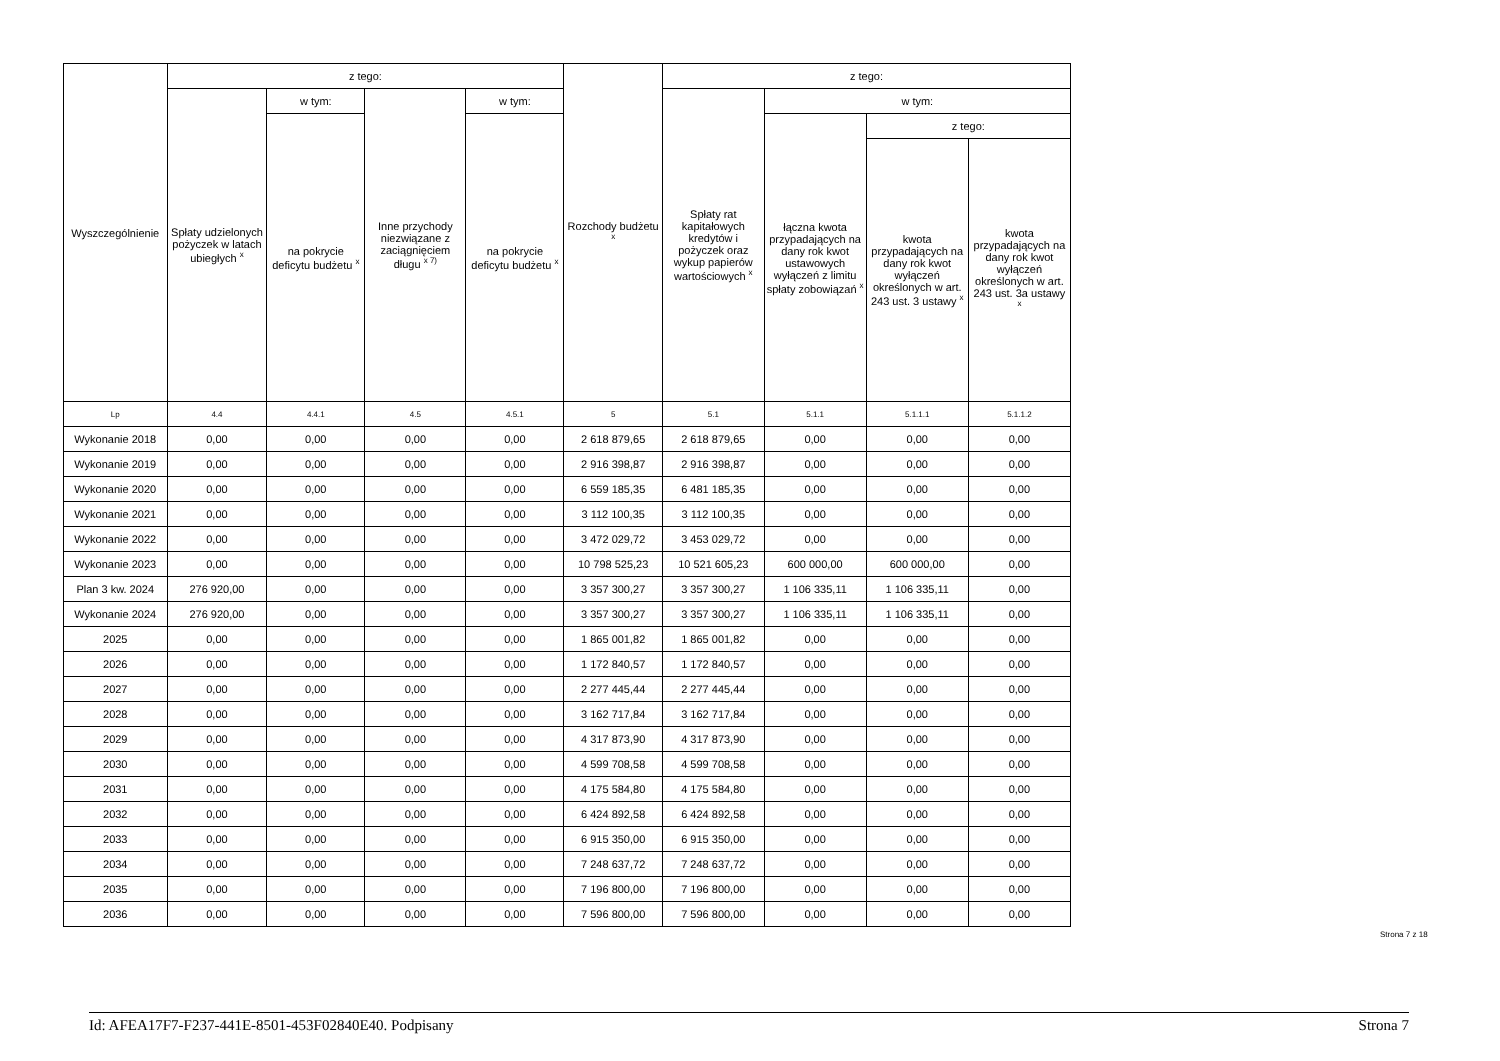| Wyszczególnienie | z tego: | | | | Rozchody budżetu <sup>x</sup> | z tego: | | | |
| --- | --- | --- | --- | --- | --- | --- | --- | --- | --- |
| | Spłaty udzielonych pożyczek w latach ubiegłych <sup>x</sup> | w tym: | Inne przychody niezwiązane z zaciągnięciem długu <sup>x 7)</sup> | w tym: | | Spłaty rat kapitałowych kredytów i pożyczek oraz wykup papierów wartościowych <sup>x</sup> | w tym: | | |
| | | na pokrycie deficytu budżetu <sup>x</sup> | | na pokrycie deficytu budżetu <sup>x</sup> | | | łączna kwota przypadających na dany rok kwot ustawowych wyłączeń z limitu spłaty zobowiązań <sup>x</sup> | z tego: | |
| | | | | | | | | kwota przypadających na dany rok kwot wyłączeń określonych w art. 243 ust. 3 ustawy <sup>x</sup> | kwota przypadających na dany rok kwot wyłączeń określonych w art. 243 ust. 3a ustawy <sup>x</sup> |
| Lp | 4.4 | 4.4.1 | 4.5 | 4.5.1 | 5 | 5.1 | 5.1.1 | 5.1.1.1 | 5.1.1.2 |
| Wykonanie 2018 | 0,00 | 0,00 | 0,00 | 0,00 | 2 618 879,65 | 2 618 879,65 | 0,00 | 0,00 | 0,00 |
| Wykonanie 2019 | 0,00 | 0,00 | 0,00 | 0,00 | 2 916 398,87 | 2 916 398,87 | 0,00 | 0,00 | 0,00 |
| Wykonanie 2020 | 0,00 | 0,00 | 0,00 | 0,00 | 6 559 185,35 | 6 481 185,35 | 0,00 | 0,00 | 0,00 |
| Wykonanie 2021 | 0,00 | 0,00 | 0,00 | 0,00 | 3 112 100,35 | 3 112 100,35 | 0,00 | 0,00 | 0,00 |
| Wykonanie 2022 | 0,00 | 0,00 | 0,00 | 0,00 | 3 472 029,72 | 3 453 029,72 | 0,00 | 0,00 | 0,00 |
| Wykonanie 2023 | 0,00 | 0,00 | 0,00 | 0,00 | 10 798 525,23 | 10 521 605,23 | 600 000,00 | 600 000,00 | 0,00 |
| Plan 3 kw. 2024 | 276 920,00 | 0,00 | 0,00 | 0,00 | 3 357 300,27 | 3 357 300,27 | 1 106 335,11 | 1 106 335,11 | 0,00 |
| Wykonanie 2024 | 276 920,00 | 0,00 | 0,00 | 0,00 | 3 357 300,27 | 3 357 300,27 | 1 106 335,11 | 1 106 335,11 | 0,00 |
| 2025 | 0,00 | 0,00 | 0,00 | 0,00 | 1 865 001,82 | 1 865 001,82 | 0,00 | 0,00 | 0,00 |
| 2026 | 0,00 | 0,00 | 0,00 | 0,00 | 1 172 840,57 | 1 172 840,57 | 0,00 | 0,00 | 0,00 |
| 2027 | 0,00 | 0,00 | 0,00 | 0,00 | 2 277 445,44 | 2 277 445,44 | 0,00 | 0,00 | 0,00 |
| 2028 | 0,00 | 0,00 | 0,00 | 0,00 | 3 162 717,84 | 3 162 717,84 | 0,00 | 0,00 | 0,00 |
| 2029 | 0,00 | 0,00 | 0,00 | 0,00 | 4 317 873,90 | 4 317 873,90 | 0,00 | 0,00 | 0,00 |
| 2030 | 0,00 | 0,00 | 0,00 | 0,00 | 4 599 708,58 | 4 599 708,58 | 0,00 | 0,00 | 0,00 |
| 2031 | 0,00 | 0,00 | 0,00 | 0,00 | 4 175 584,80 | 4 175 584,80 | 0,00 | 0,00 | 0,00 |
| 2032 | 0,00 | 0,00 | 0,00 | 0,00 | 6 424 892,58 | 6 424 892,58 | 0,00 | 0,00 | 0,00 |
| 2033 | 0,00 | 0,00 | 0,00 | 0,00 | 6 915 350,00 | 6 915 350,00 | 0,00 | 0,00 | 0,00 |
| 2034 | 0,00 | 0,00 | 0,00 | 0,00 | 7 248 637,72 | 7 248 637,72 | 0,00 | 0,00 | 0,00 |
| 2035 | 0,00 | 0,00 | 0,00 | 0,00 | 7 196 800,00 | 7 196 800,00 | 0,00 | 0,00 | 0,00 |
| 2036 | 0,00 | 0,00 | 0,00 | 0,00 | 7 596 800,00 | 7 596 800,00 | 0,00 | 0,00 | 0,00 |
Strona 7 z 18
Id: AFEA17F7-F237-441E-8501-453F02840E40. Podpisany Strona 7